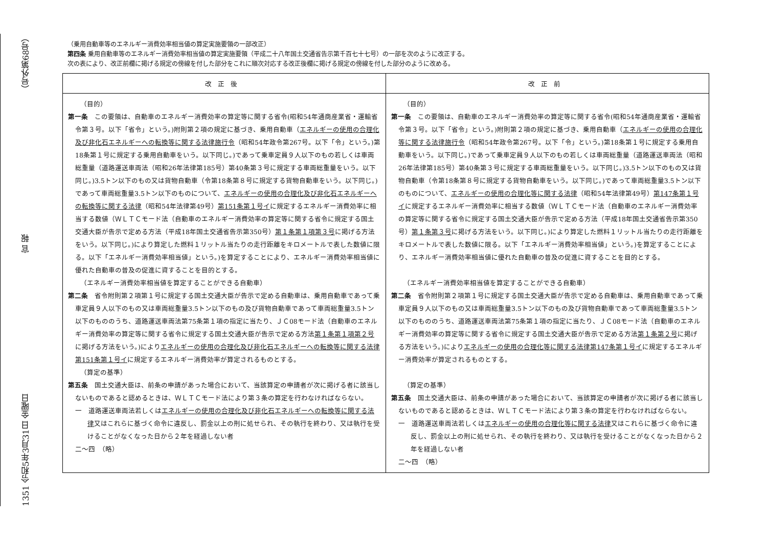1351 令和5年3月31日 金曜日 官 報 （号外第68号）
（乗用自動車等のエネルギー消費効率相当値の算定実施要領の一部改正）
第四条 乗用自動車等のエネルギー消費効率相当値の算定実施要領（平成二十八年国土交通省告示第千百七十七号）の一部を次のように改正する。
次の表により、改正前欄に掲げる規定の傍線を付した部分をこれに順次対応する改正後欄に掲げる規定の傍線を付した部分のように改める。
| 改正後 | 改正前 |
| --- | --- |
| （目的） 第一条 この要領は、自動車のエネルギー消費効率の算定等に関する省令(昭和54年通商産業省・運輸省令第３号。以下「省令」という。)附則第２項の規定に基づき、乗用自動車（ エネルギーの使用の合理化及び非化石エネルギーへの転換等に関する法律施行令 （昭和54年政令第267号。以下「令」という。)第18条第１号に規定する乗用自動車をいう。以下同じ。)であって乗車定員９人以下のもの若しくは車両総重量（道路運送車両法（昭和26年法律第185号）第40条第３号に規定する車両総重量をいう。以下同じ。)3.5トン以下のもの又は貨物自動車（令第18条第８号に規定する貨物自動車をいう。以下同じ。)であって車両総重量3.5トン以下のものについて、 エネルギーの使用の合理化及び非化石エネルギーへの転換等に関する法律 （昭和54年法律第49号） 第151条第１号イ に規定するエネルギー消費効率に相当する数値（ＷＬＴＣモード法（自動車のエネルギー消費効率の算定等に関する省令に規定する国土交通大臣が告示で定める方法（平成18年国土交通省告示第350号） 第１条第１項第３号 に掲げる方法をいう。以下同じ。)により算定した燃料１リットル当たりの走行距離をキロメートルで表した数値に限る。以下「エネルギー消費効率相当値」という。)を算定することにより、エネルギー消費効率相当値に優れた自動車の普及の促進に資することを目的とする。 （エネルギー消費効率相当値を算定することができる自動車） 第二条 省令附則第２項第１号に規定する国土交通大臣が告示で定める自動車は、乗用自動車であって乗車定員９人以下のもの又は車両総重量3.5トン以下のもの及び貨物自動車であって車両総重量3.5トン以下のもののうち、道路運送車両法第75条第１項の指定に当たり、ＪＣ08モード法（自動車のエネルギー消費効率の算定等に関する省令に規定する国土交通大臣が告示で定める方法 第１条第１項第２号 に掲げる方法をいう。)により エネルギーの使用の合理化及び非化石エネルギーへの転換等に関する法律第151条第１号イ に規定するエネルギー消費効率が算定されるものとする。 （算定の基準） 第五条 国土交通大臣は、前条の申請があった場合において、当該算定の申請者が次に掲げる者に該当しないものであると認めるときは、ＷＬＴＣモード法により第３条の算定を行わなければならない。 一 道路運送車両法若しくは エネルギーの使用の合理化及び非化石エネルギーへの転換等に関する法律 又はこれらに基づく命令に違反し、罰金以上の刑に処せられ、その執行を終わり、又は執行を受けることがなくなった日から２年を経過しない者 二～四 （略） | （目的） 第一条 この要領は、自動車のエネルギー消費効率の算定等に関する省令(昭和54年通商産業省・運輸省令第３号。以下「省令」という。)附則第２項の規定に基づき、乗用自動車（ エネルギーの使用の合理化等に関する法律施行令 （昭和54年政令第267号。以下「令」という。)第18条第１号に規定する乗用自動車をいう。以下同じ。)であって乗車定員９人以下のもの若しくは車両総重量（道路運送車両法（昭和26年法律第185号）第40条第３号に規定する車両総重量をいう。以下同じ。)3.5トン以下のもの又は貨物自動車（令第18条第８号に規定する貨物自動車をいう。以下同じ。)であって車両総重量3.5トン以下のものについて、 エネルギーの使用の合理化等に関する法律 （昭和54年法律第49号） 第147条第１号イ に規定するエネルギー消費効率に相当する数値（ＷＬＴＣモード法（自動車のエネルギー消費効率の算定等に関する省令に規定する国土交通大臣が告示で定める方法（平成18年国土交通省告示第350号） 第１条第３号 に掲げる方法をいう。以下同じ。)により算定した燃料１リットル当たりの走行距離をキロメートルで表した数値に限る。以下「エネルギー消費効率相当値」という。)を算定することにより、エネルギー消費効率相当値に優れた自動車の普及の促進に資することを目的とする。 （エネルギー消費効率相当値を算定することができる自動車） 第二条 省令附則第２項第１号に規定する国土交通大臣が告示で定める自動車は、乗用自動車であって乗車定員９人以下のもの又は車両総重量3.5トン以下のもの及び貨物自動車であって車両総重量3.5トン以下のもののうち、道路運送車両法第75条第１項の指定に当たり、ＪＣ08モード法（自動車のエネルギー消費効率の算定等に関する省令に規定する国土交通大臣が告示で定める方法 第１条第２号 に掲げる方法をいう。)により エネルギーの使用の合理化等に関する法律第147条第１号イ に規定するエネルギー消費効率が算定されるものとする。 （算定の基準） 第五条 国土交通大臣は、前条の申請があった場合において、当該算定の申請者が次に掲げる者に該当しないものであると認めるときは、ＷＬＴＣモード法により第３条の算定を行わなければならない。 一 道路運送車両法若しくは エネルギーの使用の合理化等に関する法律 又はこれらに基づく命令に違反し、罰金以上の刑に処せられ、その執行を終わり、又は執行を受けることがなくなった日から２年を経過しない者 二～四 （略） |